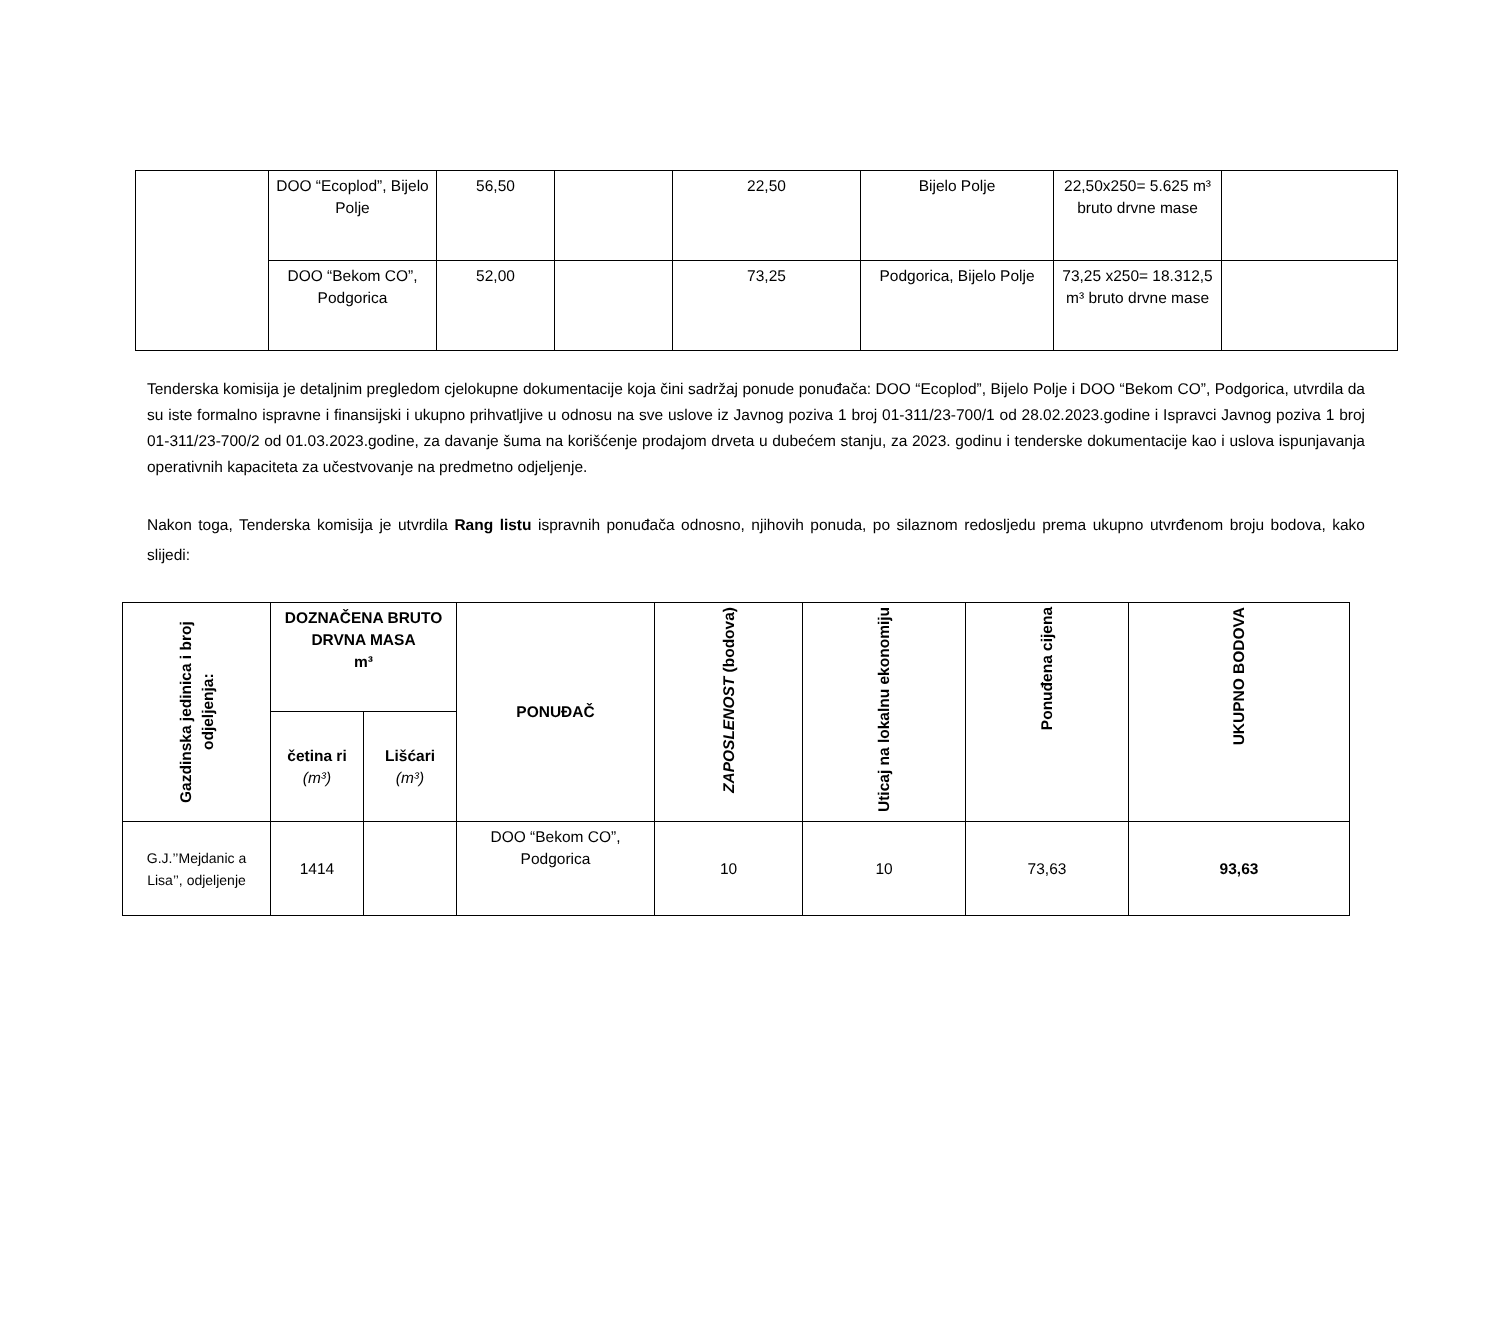| | DOO “Ecoplod”, Bijelo Polje | 56,50 | | 22,50 | Bijelo Polje | 22,50x250= 5.625 m³ bruto drvne mase | |
| | DOO “Bekom CO”, Podgorica | 52,00 | | 73,25 | Podgorica, Bijelo Polje | 73,25 x250= 18.312,5 m³ bruto drvne mase | |
Tenderska komisija je detaljnim pregledom cjelokupne dokumentacije koja čini sadržaj ponude ponuđača: DOO “Ecoplod”, Bijelo Polje i DOO “Bekom CO”, Podgorica, utvrdila da su iste formalno ispravne i finansijski i ukupno prihvatljive u odnosu na sve uslove iz Javnog poziva 1 broj 01-311/23-700/1 od 28.02.2023.godine i Ispravci Javnog poziva 1 broj 01-311/23-700/2 od 01.03.2023.godine, za davanje šuma na korišćenje prodajom drveta u dubećem stanju, za 2023. godinu i tenderske dokumentacije kao i uslova ispunjavanja operativnih kapaciteta za učestvovanje na predmetno odjeljenje.
Nakon toga, Tenderska komisija je utvrdila Rang listu ispravnih ponuđača odnosno, njihovih ponuda, po silaznom redosljedu prema ukupno utvrđenom broju bodova, kako slijedi:
| Gazdinska jedinica i broj odjeljenja: | DOZNAČENA BRUTO DRVNA MASA m³ | | PONUĐAČ | ZAPOSLENOST (bodova) | Uticaj na lokalnu ekonomiju | Ponuđena cijena | UKUPNO BODOVA |
| --- | --- | --- | --- | --- | --- | --- | --- |
| | četina ri (m³) | Lišćari (m³) | | | | | |
| G.J.’’Mejdanic a Lisa’’, odjeljenje | 1414 | | DOO “Bekom CO”, Podgorica | 10 | 10 | 73,63 | 93,63 |